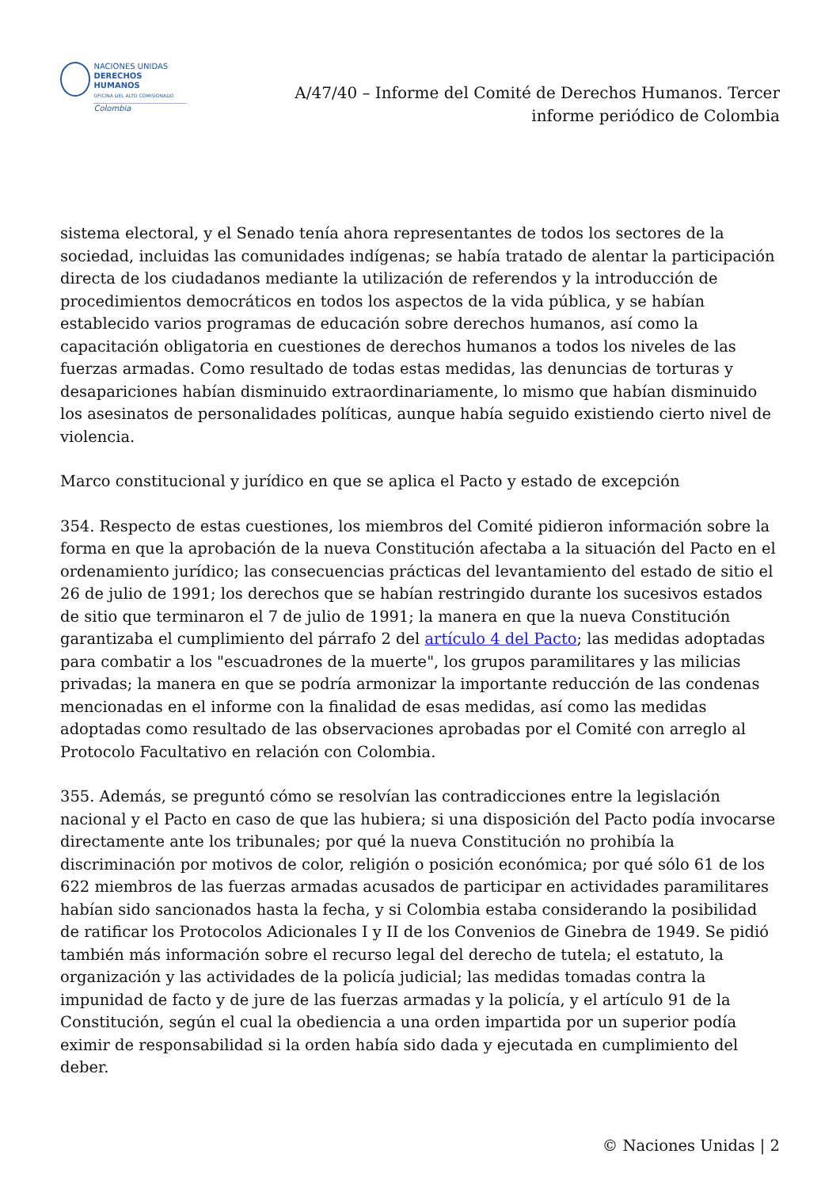NACIONES UNIDAS
DERECHOS HUMANOS
OFICINA DEL ALTO COMISIONADO
Colombia
A/47/40 – Informe del Comité de Derechos Humanos. Tercer informe periódico de Colombia
sistema electoral, y el Senado tenía ahora representantes de todos los sectores de la sociedad, incluidas las comunidades indígenas; se había tratado de alentar la participación directa de los ciudadanos mediante la utilización de referendos y la introducción de procedimientos democráticos en todos los aspectos de la vida pública, y se habían establecido varios programas de educación sobre derechos humanos, así como la capacitación obligatoria en cuestiones de derechos humanos a todos los niveles de las fuerzas armadas. Como resultado de todas estas medidas, las denuncias de torturas y desapariciones habían disminuido extraordinariamente, lo mismo que habían disminuido los asesinatos de personalidades políticas, aunque había seguido existiendo cierto nivel de violencia.
Marco constitucional y jurídico en que se aplica el Pacto y estado de excepción
354. Respecto de estas cuestiones, los miembros del Comité pidieron información sobre la forma en que la aprobación de la nueva Constitución afectaba a la situación del Pacto en el ordenamiento jurídico; las consecuencias prácticas del levantamiento del estado de sitio el 26 de julio de 1991; los derechos que se habían restringido durante los sucesivos estados de sitio que terminaron el 7 de julio de 1991; la manera en que la nueva Constitución garantizaba el cumplimiento del párrafo 2 del artículo 4 del Pacto; las medidas adoptadas para combatir a los "escuadrones de la muerte", los grupos paramilitares y las milicias privadas; la manera en que se podría armonizar la importante reducción de las condenas mencionadas en el informe con la finalidad de esas medidas, así como las medidas adoptadas como resultado de las observaciones aprobadas por el Comité con arreglo al Protocolo Facultativo en relación con Colombia.
355. Además, se preguntó cómo se resolvían las contradicciones entre la legislación nacional y el Pacto en caso de que las hubiera; si una disposición del Pacto podía invocarse directamente ante los tribunales; por qué la nueva Constitución no prohibía la discriminación por motivos de color, religión o posición económica; por qué sólo 61 de los 622 miembros de las fuerzas armadas acusados de participar en actividades paramilitares habían sido sancionados hasta la fecha, y si Colombia estaba considerando la posibilidad de ratificar los Protocolos Adicionales I y II de los Convenios de Ginebra de 1949. Se pidió también más información sobre el recurso legal del derecho de tutela; el estatuto, la organización y las actividades de la policía judicial; las medidas tomadas contra la impunidad de facto y de jure de las fuerzas armadas y la policía, y el artículo 91 de la Constitución, según el cual la obediencia a una orden impartida por un superior podía eximir de responsabilidad si la orden había sido dada y ejecutada en cumplimiento del deber.
© Naciones Unidas | 2